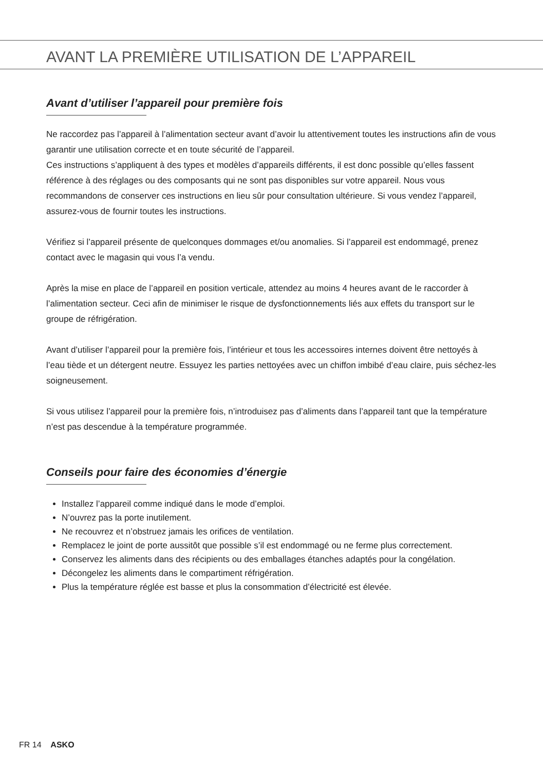AVANT LA PREMIÈRE UTILISATION DE L’APPAREIL
Avant d’utiliser l’appareil pour première fois
Ne raccordez pas l’appareil à l’alimentation secteur avant d’avoir lu attentivement toutes les instructions afin de vous garantir une utilisation correcte et en toute sécurité de l’appareil.
Ces instructions s’appliquent à des types et modèles d’appareils différents, il est donc possible qu’elles fassent référence à des réglages ou des composants qui ne sont pas disponibles sur votre appareil. Nous vous recommandons de conserver ces instructions en lieu sûr pour consultation ultérieure. Si vous vendez l’appareil, assurez-vous de fournir toutes les instructions.
Vérifiez si l’appareil présente de quelconques dommages et/ou anomalies. Si l’appareil est endommagé, prenez contact avec le magasin qui vous l’a vendu.
Après la mise en place de l’appareil en position verticale, attendez au moins 4 heures avant de le raccorder à l’alimentation secteur. Ceci afin de minimiser le risque de dysfonctionnements liés aux effets du transport sur le groupe de réfrigération.
Avant d’utiliser l’appareil pour la première fois, l’intérieur et tous les accessoires internes doivent être nettoyés à l’eau tiède et un détergent neutre. Essuyez les parties nettoyées avec un chiffon imbibé d’eau claire, puis séchez-les soigneusement.
Si vous utilisez l’appareil pour la première fois, n’introduisez pas d’aliments dans l’appareil tant que la température n’est pas descendue à la température programmée.
Conseils pour faire des économies d’énergie
Installez l’appareil comme indiqué dans le mode d’emploi.
N’ouvrez pas la porte inutilement.
Ne recouvrez et n’obstruez jamais les orifices de ventilation.
Remplacez le joint de porte aussitôt que possible s’il est endommagé ou ne ferme plus correctement.
Conservez les aliments dans des récipients ou des emballages étanches adaptés pour la congélation.
Décongelez les aliments dans le compartiment réfrigération.
Plus la température réglée est basse et plus la consommation d’électricité est élevée.
FR 14 ASKO